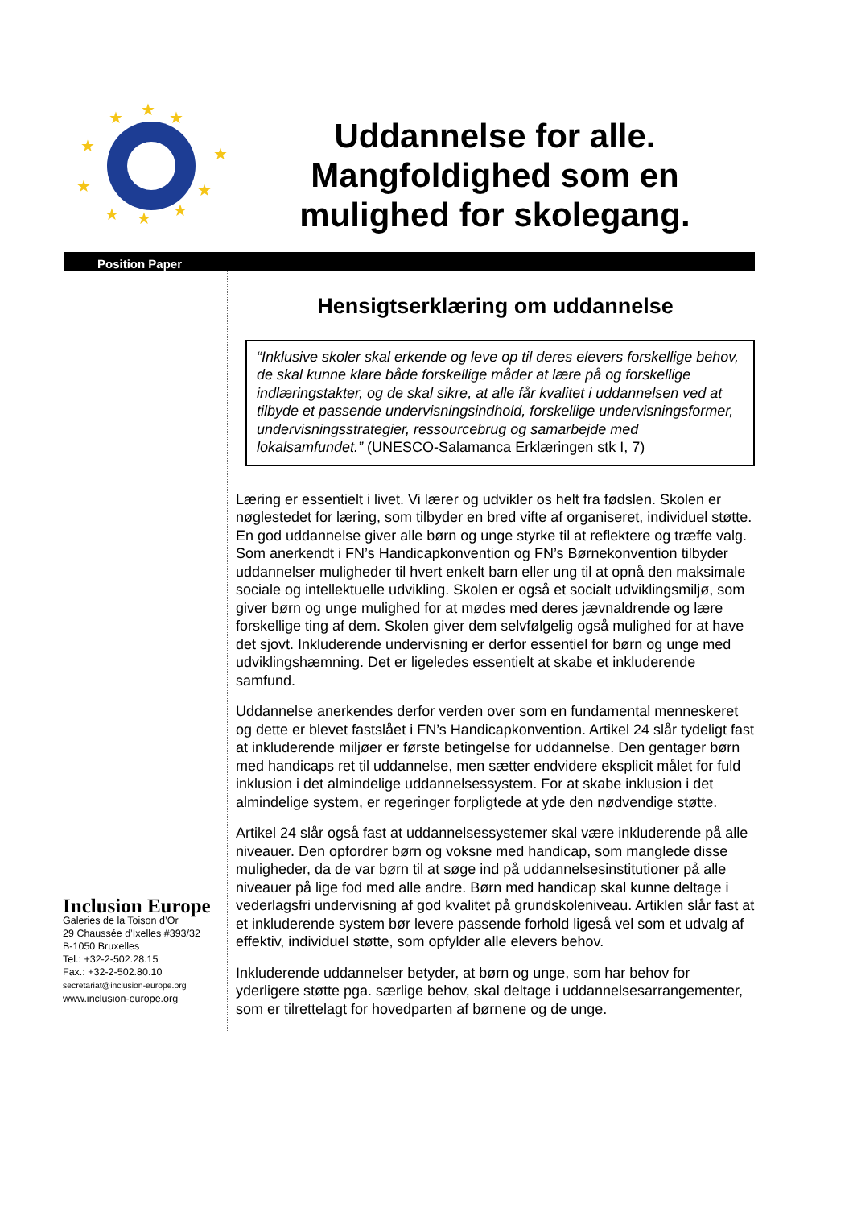★
★
★
★
★
★
★
★
★
★
Uddannelse for alle.
Mangfoldighed som en
mulighed for skolegang.
Position Paper
Inclusion Europe
Galeries de la Toison d’Or
29 Chaussée d’Ixelles #393/32
B-1050 Bruxelles
Tel.: +32-2-502.28.15
Fax.: +32-2-502.80.10
secretariat@inclusion-europe.org
www.inclusion-europe.org
Hensigtserklæring om uddannelse
“Inklusive skoler skal erkende og leve op til deres elevers forskellige behov, de skal kunne klare både forskellige måder at lære på og forskellige indlæringstakter, og de skal sikre, at alle får kvalitet i uddannelsen ved at tilbyde et passende undervisningsindhold, forskellige undervisningsformer, undervisningsstrategier, ressourcebrug og samarbejde med lokalsamfundet.” (UNESCO-Salamanca Erklæringen stk I, 7)
Læring er essentielt i livet. Vi lærer og udvikler os helt fra fødslen. Skolen er nøglestedet for læring, som tilbyder en bred vifte af organiseret, individuel støtte. En god uddannelse giver alle børn og unge styrke til at reflektere og træffe valg. Som anerkendt i FN’s Handicapkonvention og FN’s Børnekonvention tilbyder uddannelser muligheder til hvert enkelt barn eller ung til at opnå den maksimale sociale og intellektuelle udvikling. Skolen er også et socialt udviklingsmiljø, som giver børn og unge mulighed for at mødes med deres jævnaldrende og lære forskellige ting af dem. Skolen giver dem selvfølgelig også mulighed for at have det sjovt. Inkluderende undervisning er derfor essentiel for børn og unge med udviklingshæmning. Det er ligeledes essentielt at skabe et inkluderende samfund.
Uddannelse anerkendes derfor verden over som en fundamental menneskeret og dette er blevet fastslået i FN’s Handicapkonvention. Artikel 24 slår tydeligt fast at inkluderende miljøer er første betingelse for uddannelse. Den gentager børn med handicaps ret til uddannelse, men sætter endvidere eksplicit målet for fuld inklusion i det almindelige uddannelsessystem. For at skabe inklusion i det almindelige system, er regeringer forpligtede at yde den nødvendige støtte.
Artikel 24 slår også fast at uddannelsessystemer skal være inkluderende på alle niveauer. Den opfordrer børn og voksne med handicap, som manglede disse muligheder, da de var børn til at søge ind på uddannelsesinstitutioner på alle niveauer på lige fod med alle andre. Børn med handicap skal kunne deltage i vederlagsfri undervisning af god kvalitet på grundskoleniveau. Artiklen slår fast at et inkluderende system bør levere passende forhold ligeså vel som et udvalg af effektiv, individuel støtte, som opfylder alle elevers behov.
Inkluderende uddannelser betyder, at børn og unge, som har behov for yderligere støtte pga. særlige behov, skal deltage i uddannelsesarrangementer, som er tilrettelagt for hovedparten af børnene og de unge.